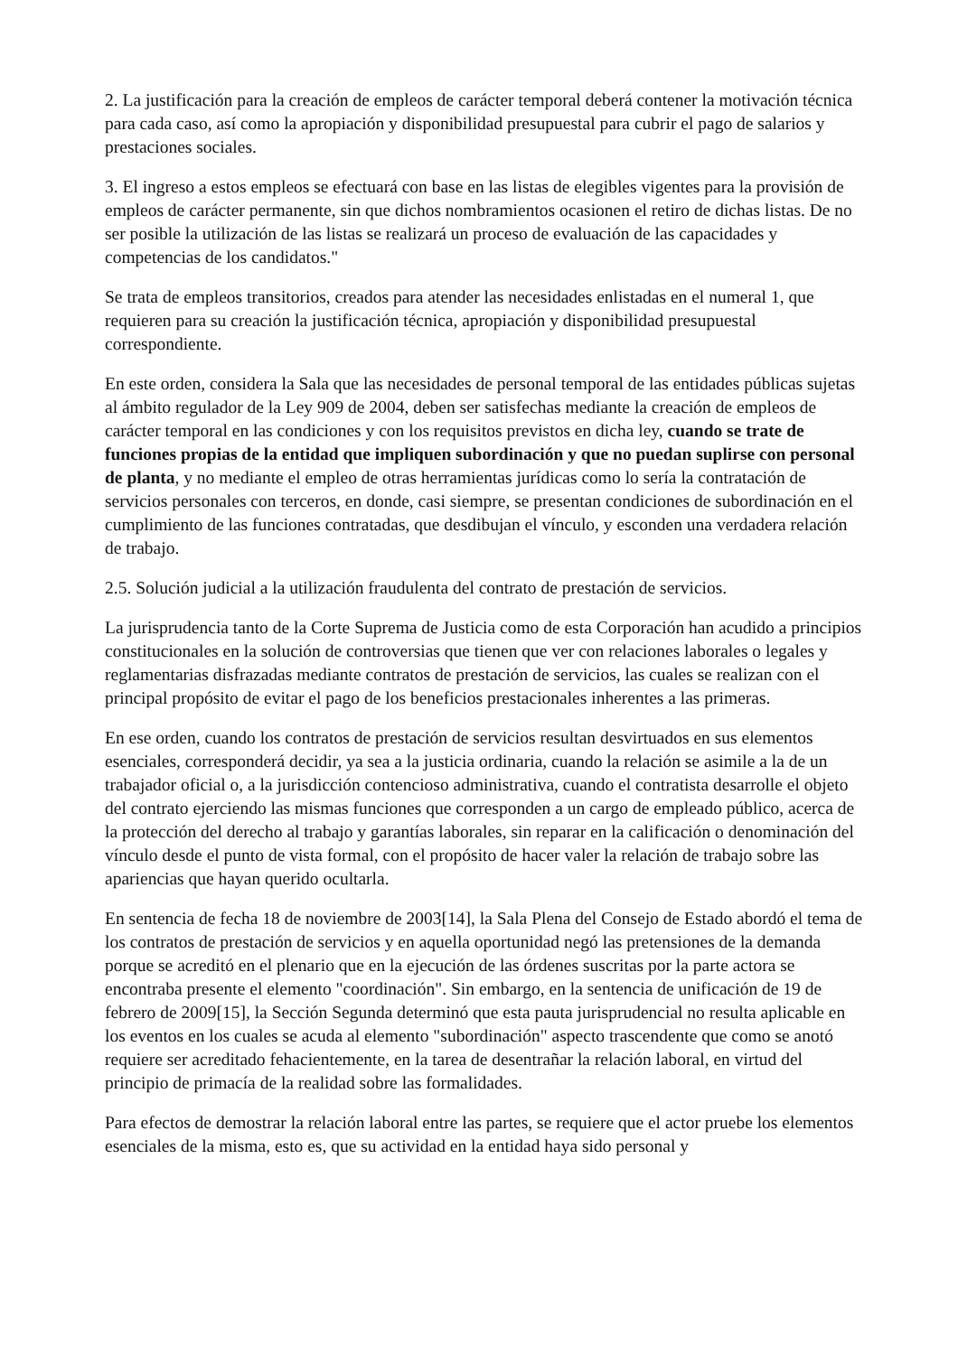2. La justificación para la creación de empleos de carácter temporal deberá contener la motivación técnica para cada caso, así como la apropiación y disponibilidad presupuestal para cubrir el pago de salarios y prestaciones sociales.
3. El ingreso a estos empleos se efectuará con base en las listas de elegibles vigentes para la provisión de empleos de carácter permanente, sin que dichos nombramientos ocasionen el retiro de dichas listas. De no ser posible la utilización de las listas se realizará un proceso de evaluación de las capacidades y competencias de los candidatos."
Se trata de empleos transitorios, creados para atender las necesidades enlistadas en el numeral 1, que requieren para su creación la justificación técnica, apropiación y disponibilidad presupuestal correspondiente.
En este orden, considera la Sala que las necesidades de personal temporal de las entidades públicas sujetas al ámbito regulador de la Ley 909 de 2004, deben ser satisfechas mediante la creación de empleos de carácter temporal en las condiciones y con los requisitos previstos en dicha ley, cuando se trate de funciones propias de la entidad que impliquen subordinación y que no puedan suplirse con personal de planta, y no mediante el empleo de otras herramientas jurídicas como lo sería la contratación de servicios personales con terceros, en donde, casi siempre, se presentan condiciones de subordinación en el cumplimiento de las funciones contratadas, que desdibujan el vínculo, y esconden una verdadera relación de trabajo.
2.5. Solución judicial a la utilización fraudulenta del contrato de prestación de servicios.
La jurisprudencia tanto de la Corte Suprema de Justicia como de esta Corporación han acudido a principios constitucionales en la solución de controversias que tienen que ver con relaciones laborales o legales y reglamentarias disfrazadas mediante contratos de prestación de servicios, las cuales se realizan con el principal propósito de evitar el pago de los beneficios prestacionales inherentes a las primeras.
En ese orden, cuando los contratos de prestación de servicios resultan desvirtuados en sus elementos esenciales, corresponderá decidir, ya sea a la justicia ordinaria, cuando la relación se asimile a la de un trabajador oficial o, a la jurisdicción contencioso administrativa, cuando el contratista desarrolle el objeto del contrato ejerciendo las mismas funciones que corresponden a un cargo de empleado público, acerca de la protección del derecho al trabajo y garantías laborales, sin reparar en la calificación o denominación del vínculo desde el punto de vista formal, con el propósito de hacer valer la relación de trabajo sobre las apariencias que hayan querido ocultarla.
En sentencia de fecha 18 de noviembre de 2003[14], la Sala Plena del Consejo de Estado abordó el tema de los contratos de prestación de servicios y en aquella oportunidad negó las pretensiones de la demanda porque se acreditó en el plenario que en la ejecución de las órdenes suscritas por la parte actora se encontraba presente el elemento "coordinación". Sin embargo, en la sentencia de unificación de 19 de febrero de 2009[15], la Sección Segunda determinó que esta pauta jurisprudencial no resulta aplicable en los eventos en los cuales se acuda al elemento "subordinación" aspecto trascendente que como se anotó requiere ser acreditado fehacientemente, en la tarea de desentrañar la relación laboral, en virtud del principio de primacía de la realidad sobre las formalidades.
Para efectos de demostrar la relación laboral entre las partes, se requiere que el actor pruebe los elementos esenciales de la misma, esto es, que su actividad en la entidad haya sido personal y